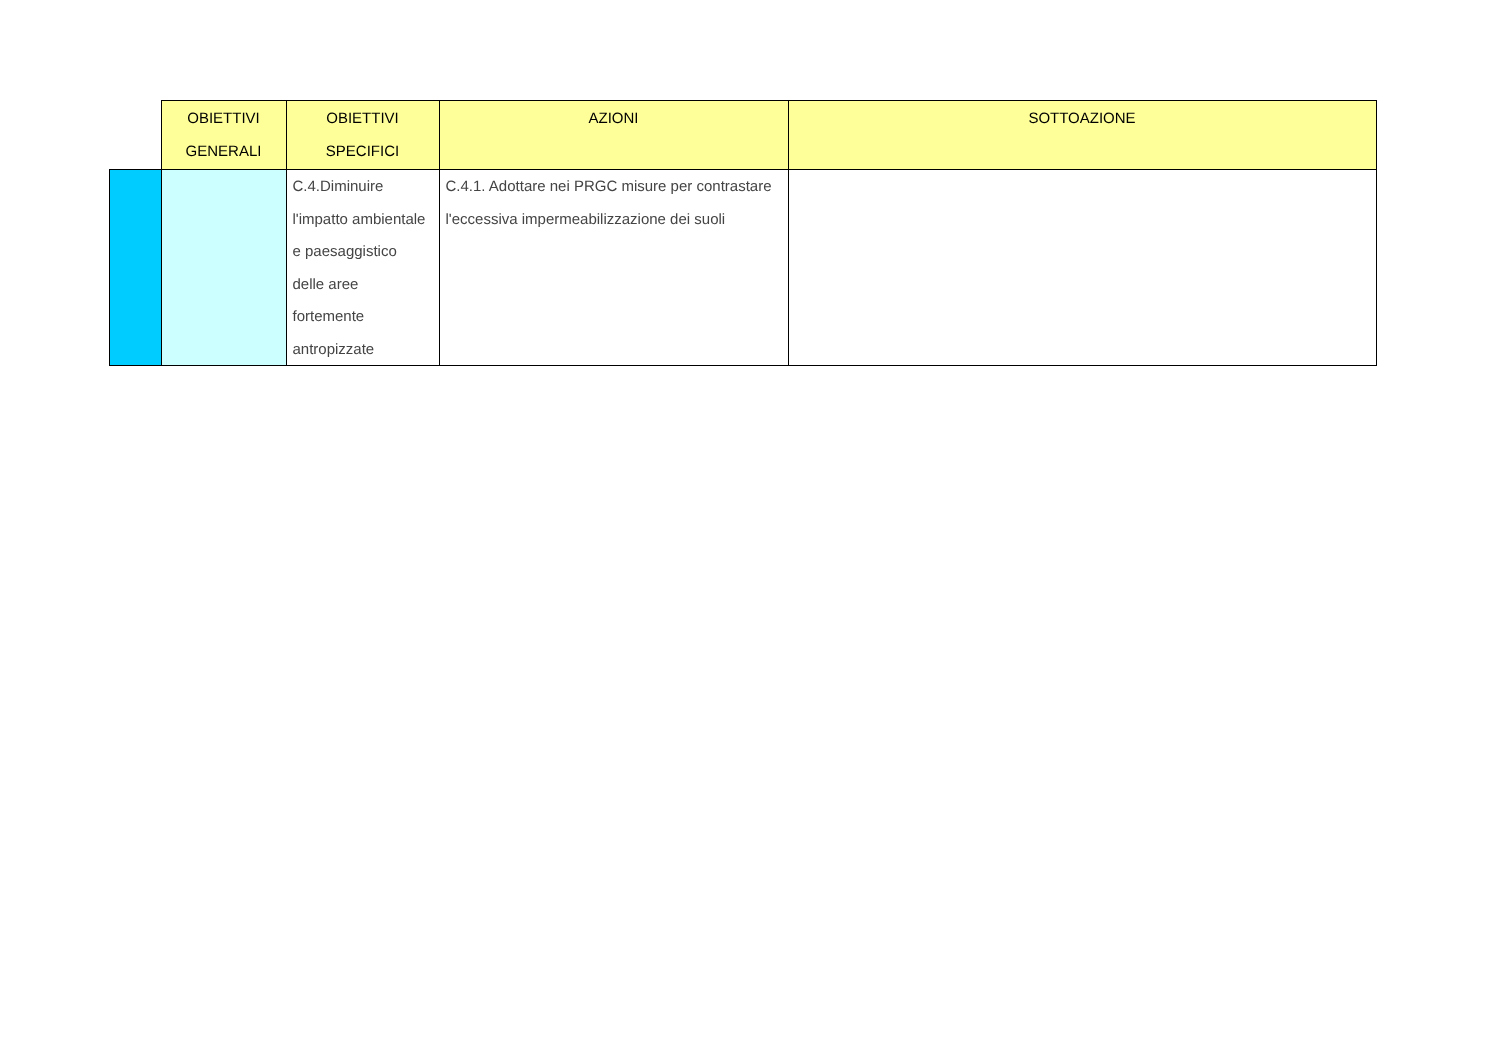| | OBIETTIVI GENERALI | OBIETTIVI SPECIFICI | AZIONI | SOTTOAZIONE |
| --- | --- | --- | --- | --- |
| | | C.4.Diminuire l'impatto ambientale e paesaggistico delle aree fortemente antropizzate | C.4.1. Adottare nei PRGC misure per contrastare l'eccessiva impermeabilizzazione dei suoli | |